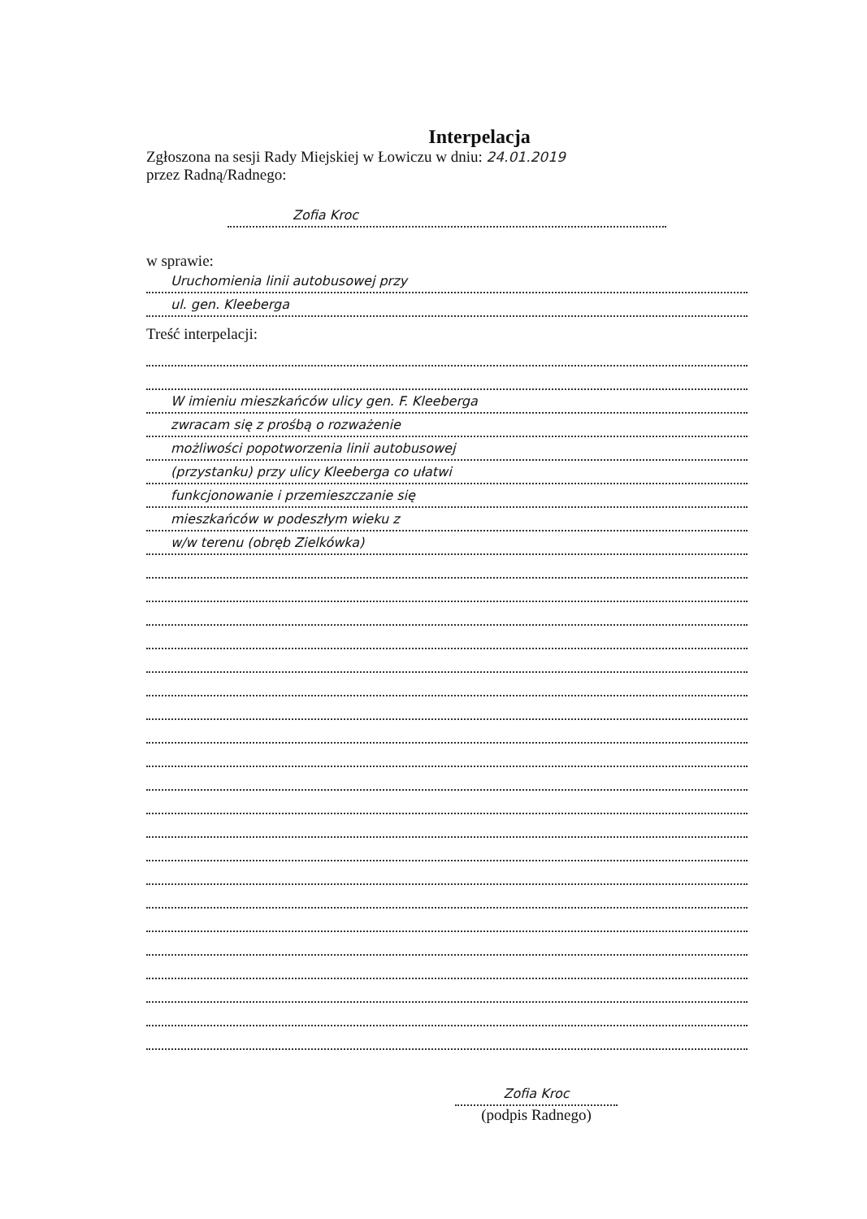Interpelacja
Zgłoszona na sesji Rady Miejskiej w Łowiczu w dniu: 24.01.2019
przez Radną/Radnego:
Zofia Kroc
w sprawie:
Uruchomienia linii autobusowej przy
ul. gen. Kleeberga
Treść interpelacji:
W imieniu mieszkańców ulicy gen. F. Kleeberga
zwracam się z prośbą o rozważenie
możliwości popotworzenia linii autobusowej
(przystanku) przy ulicy Kleeberga co ułatwi
funkcjonowanie i przemieszczanie się
mieszkańców w podeszłym wieku z
w/w terenu (obręb Zielkówka)
Zofia Kroc
(podpis Radnego)